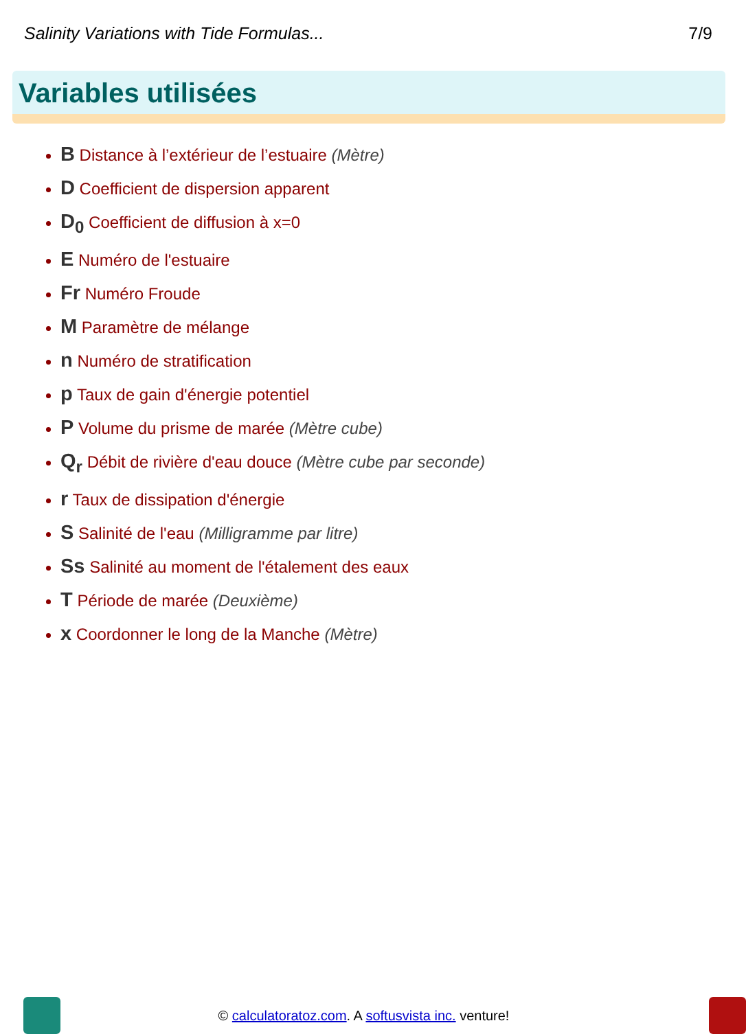Salinity Variations with Tide Formulas... 7/9
Variables utilisées
B Distance à l’extérieur de l’estuaire (Mètre)
D Coefficient de dispersion apparent
D<sub>0</sub> Coefficient de diffusion à x=0
E Numéro de l'estuaire
Fr Numéro Froude
M Paramètre de mélange
n Numéro de stratification
p Taux de gain d'énergie potentiel
P Volume du prisme de marée (Mètre cube)
Q<sub>r</sub> Débit de rivière d'eau douce (Mètre cube par seconde)
r Taux de dissipation d'énergie
S Salinité de l'eau (Milligramme par litre)
Ss Salinité au moment de l'étalement des eaux
T Période de marée (Deuxième)
x Coordonner le long de la Manche (Mètre)
© calculatoratoz.com. A softusvista inc. venture!